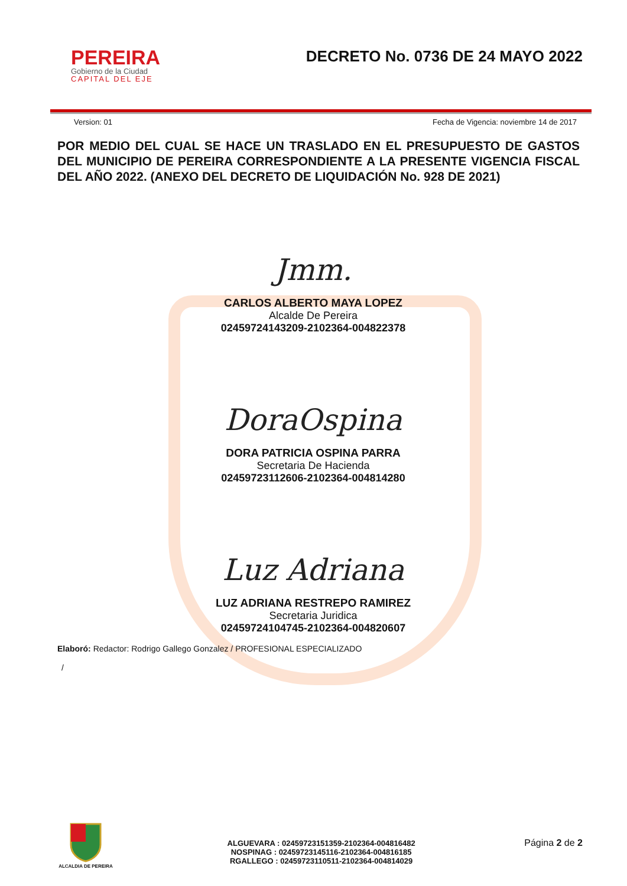PEREIRA
Gobierno de la Ciudad
CAPITAL DEL EJE
DECRETO No. 0736 DE 24 MAYO 2022
Version: 01 Fecha de Vigencia: noviembre 14 de 2017
POR MEDIO DEL CUAL SE HACE UN TRASLADO EN EL PRESUPUESTO DE GASTOS DEL MUNICIPIO DE PEREIRA CORRESPONDIENTE A LA PRESENTE VIGENCIA FISCAL DEL AÑO 2022. (ANEXO DEL DECRETO DE LIQUIDACIÓN No. 928 DE 2021)
Jmm.
CARLOS ALBERTO MAYA LOPEZ
Alcalde De Pereira
02459724143209-2102364-004822378
DoraOspina
DORA PATRICIA OSPINA PARRA
Secretaria De Hacienda
02459723112606-2102364-004814280
Luz Adriana
LUZ ADRIANA RESTREPO RAMIREZ
Secretaria Juridica
02459724104745-2102364-004820607
Elaboró: Redactor: Rodrigo Gallego Gonzalez / PROFESIONAL ESPECIALIZADO
/
ALCALDIA DE PEREIRA
ALGUEVARA : 02459723151359-2102364-004816482
NOSPINAG : 02459723145116-2102364-004816185
RGALLEGO : 02459723110511-2102364-004814029
Página 2 de 2